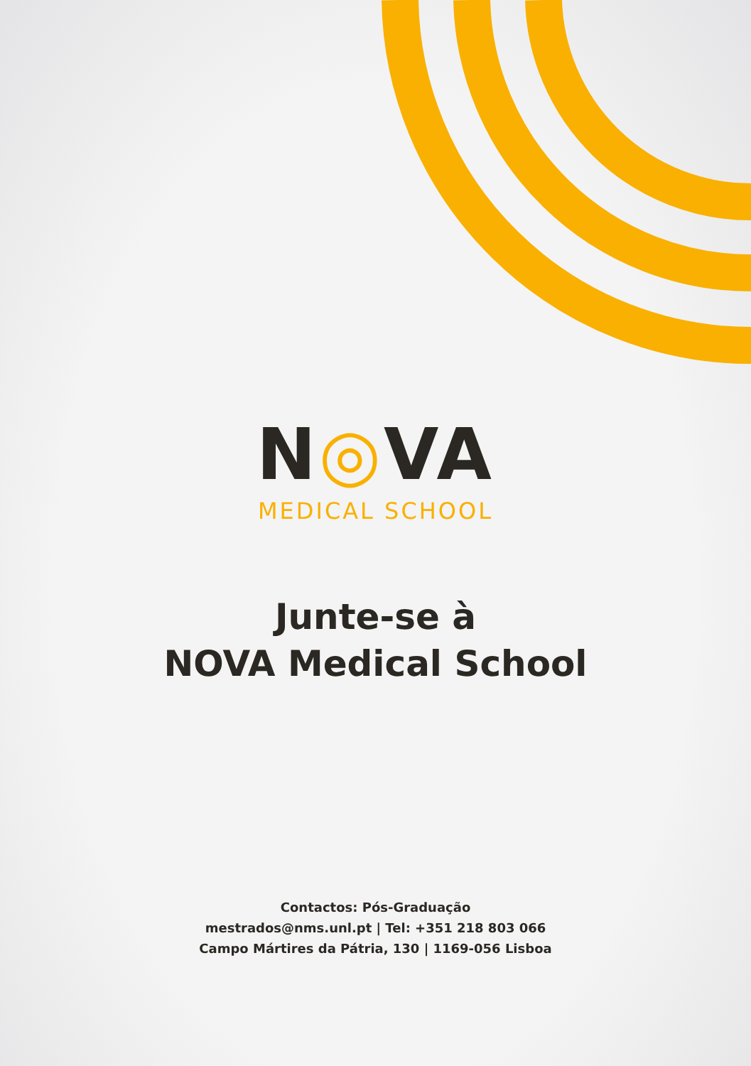N◎VA
MEDICAL SCHOOL
Junte-se à
NOVA Medical School
Contactos: Pós-Graduação
mestrados@nms.unl.pt | Tel: +351 218 803 066
Campo Mártires da Pátria, 130 | 1169-056 Lisboa